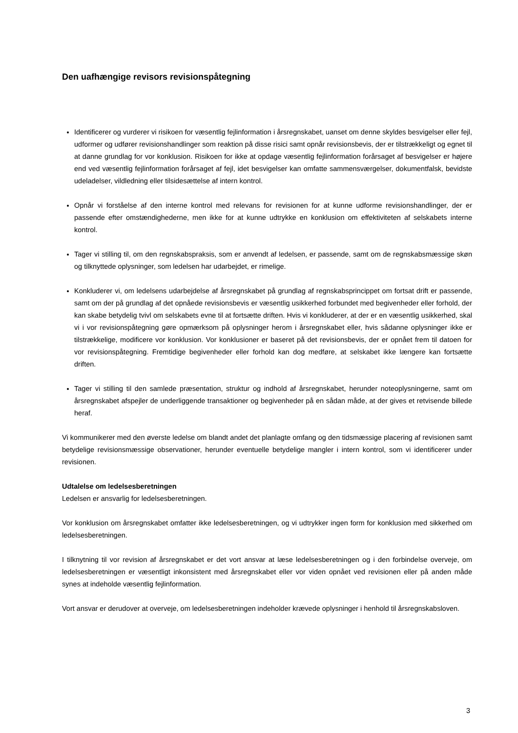Den uafhængige revisors revisionspåtegning
Identificerer og vurderer vi risikoen for væsentlig fejlinformation i årsregnskabet, uanset om denne skyldes besvigelser eller fejl, udformer og udfører revisionshandlinger som reaktion på disse risici samt opnår revisionsbevis, der er tilstrækkeligt og egnet til at danne grundlag for vor konklusion. Risikoen for ikke at opdage væsentlig fejlinformation forårsaget af besvigelser er højere end ved væsentlig fejlinformation forårsaget af fejl, idet besvigelser kan omfatte sammensværgelser, dokumentfalsk, bevidste udeladelser, vildledning eller tilsidesættelse af intern kontrol.
Opnår vi forståelse af den interne kontrol med relevans for revisionen for at kunne udforme revisionshandlinger, der er passende efter omstændighederne, men ikke for at kunne udtrykke en konklusion om effektiviteten af selskabets interne kontrol.
Tager vi stilling til, om den regnskabspraksis, som er anvendt af ledelsen, er passende, samt om de regnskabsmæssige skøn og tilknyttede oplysninger, som ledelsen har udarbejdet, er rimelige.
Konkluderer vi, om ledelsens udarbejdelse af årsregnskabet på grundlag af regnskabsprincippet om fortsat drift er passende, samt om der på grundlag af det opnåede revisionsbevis er væsentlig usikkerhed forbundet med begivenheder eller forhold, der kan skabe betydelig tvivl om selskabets evne til at fortsætte driften. Hvis vi konkluderer, at der er en væsentlig usikkerhed, skal vi i vor revisionspåtegning gøre opmærksom på oplysninger herom i årsregnskabet eller, hvis sådanne oplysninger ikke er tilstrækkelige, modificere vor konklusion. Vor konklusioner er baseret på det revisionsbevis, der er opnået frem til datoen for vor revisionspåtegning. Fremtidige begivenheder eller forhold kan dog medføre, at selskabet ikke længere kan fortsætte driften.
Tager vi stilling til den samlede præsentation, struktur og indhold af årsregnskabet, herunder noteoplysningerne, samt om årsregnskabet afspejler de underliggende transaktioner og begivenheder på en sådan måde, at der gives et retvisende billede heraf.
Vi kommunikerer med den øverste ledelse om blandt andet det planlagte omfang og den tidsmæssige placering af revisionen samt betydelige revisionsmæssige observationer, herunder eventuelle betydelige mangler i intern kontrol, som vi identificerer under revisionen.
Udtalelse om ledelsesberetningen
Ledelsen er ansvarlig for ledelsesberetningen.
Vor konklusion om årsregnskabet omfatter ikke ledelsesberetningen, og vi udtrykker ingen form for konklusion med sikkerhed om ledelsesberetningen.
I tilknytning til vor revision af årsregnskabet er det vort ansvar at læse ledelsesberetningen og i den forbindelse overveje, om ledelsesberetningen er væsentligt inkonsistent med årsregnskabet eller vor viden opnået ved revisionen eller på anden måde synes at indeholde væsentlig fejlinformation.
Vort ansvar er derudover at overveje, om ledelsesberetningen indeholder krævede oplysninger i henhold til årsregnskabsloven.
3